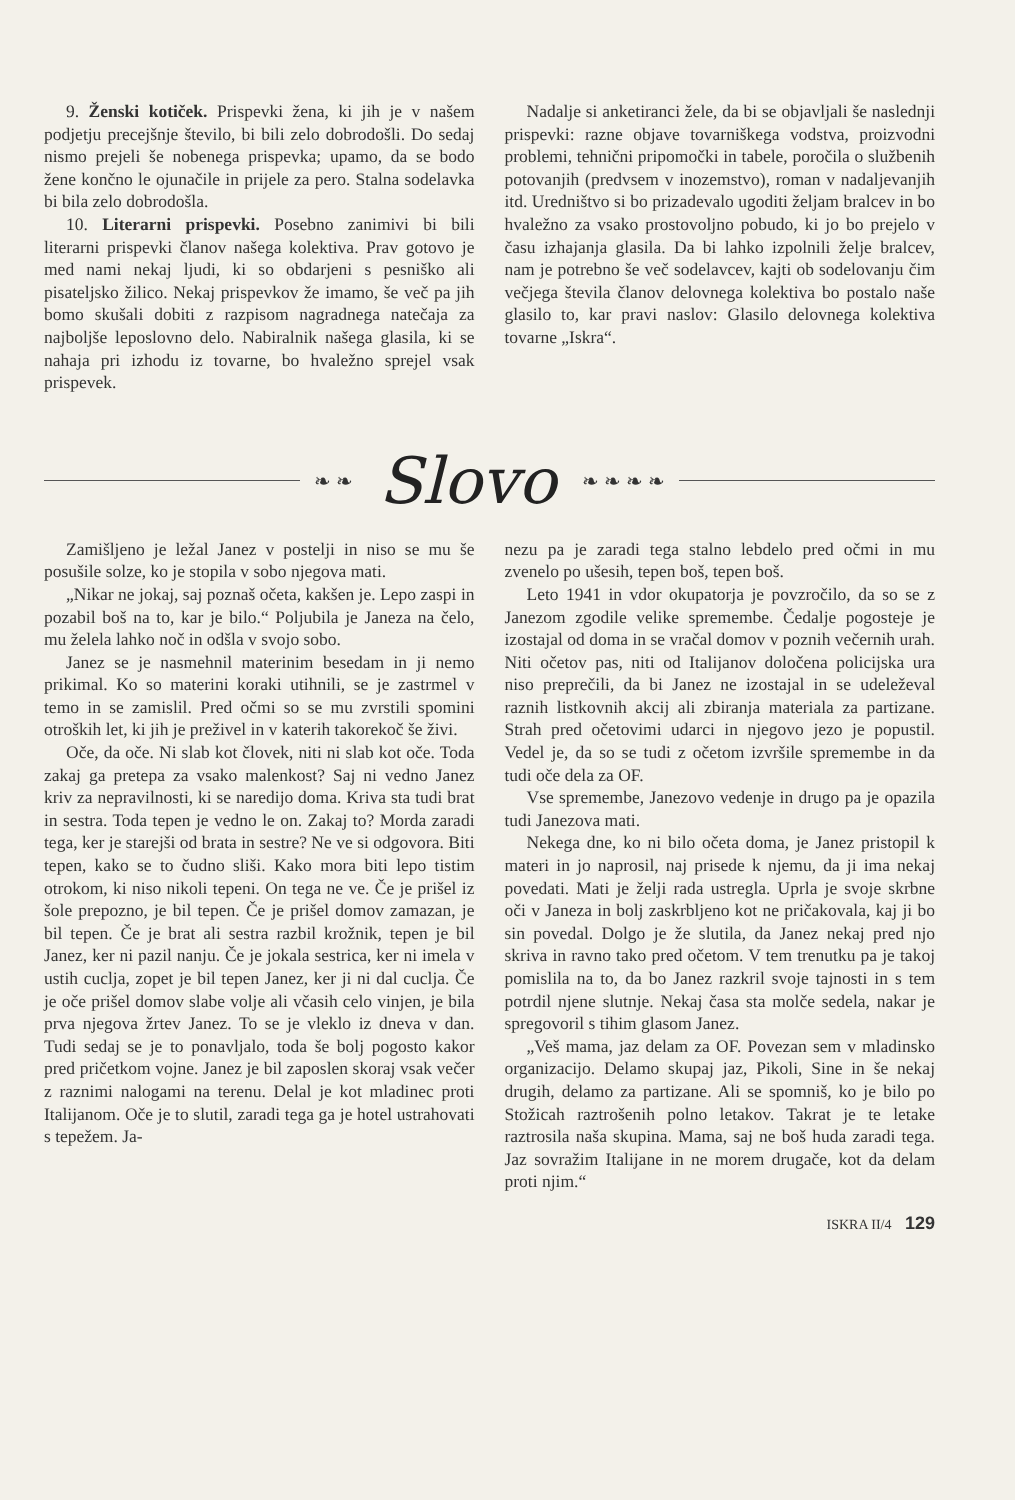9. Ženski kotiček. Prispevki žena, ki jih je v našem podjetju precejšnje število, bi bili zelo dobrodošli. Do sedaj nismo prejeli še nobenega prispevka; upamo, da se bodo žene končno le ojunačile in prijele za pero. Stalna sodelavka bi bila zelo dobrodošla.
10. Literarni prispevki. Posebno zanimivi bi bili literarni prispevki članov našega kolektiva. Prav gotovo je med nami nekaj ljudi, ki so obdarjeni s pesniško ali pisateljsko žilico. Nekaj prispevkov že imamo, še več pa jih bomo skušali dobiti z razpisom nagradnega natečaja za najboljše leposlovno delo. Nabiralnik našega glasila, ki se nahaja pri izhodu iz tovarne, bo hvaležno sprejel vsak prispevek.
Nadalje si anketiranci žele, da bi se objavljali še naslednji prispevki: razne objave tovarniškega vodstva, proizvodni problemi, tehnični pripomočki in tabele, poročila o službenih potovanjih (predvsem v inozemstvo), roman v nadaljevanjih itd. Uredništvo si bo prizadevalo ugoditi željam bralcev in bo hvaležno za vsako prostovoljno pobudo, ki jo bo prejelo v času izhajanja glasila. Da bi lahko izpolnili želje bralcev, nam je potrebno še več sodelavcev, kajti ob sodelovanju čim večjega števila članov delovnega kolektiva bo postalo naše glasilo to, kar pravi naslov: Glasilo delovnega kolektiva tovarne „Iskra“.
❧ ❧
Slovo
❧ ❧ ❧ ❧
Zamišljeno je ležal Janez v postelji in niso se mu še posušile solze, ko je stopila v sobo njegova mati.
„Nikar ne jokaj, saj poznaš očeta, kakšen je. Lepo zaspi in pozabil boš na to, kar je bilo.“ Poljubila je Janeza na čelo, mu želela lahko noč in odšla v svojo sobo.
Janez se je nasmehnil materinim besedam in ji nemo prikimal. Ko so materini koraki utihnili, se je zastrmel v temo in se zamislil. Pred očmi so se mu zvrstili spomini otroških let, ki jih je preživel in v katerih takorekoč še živi.
Oče, da oče. Ni slab kot človek, niti ni slab kot oče. Toda zakaj ga pretepa za vsako malenkost? Saj ni vedno Janez kriv za nepravilnosti, ki se naredijo doma. Kriva sta tudi brat in sestra. Toda tepen je vedno le on. Zakaj to? Morda zaradi tega, ker je starejši od brata in sestre? Ne ve si odgovora. Biti tepen, kako se to čudno sliši. Kako mora biti lepo tistim otrokom, ki niso nikoli tepeni. On tega ne ve. Če je prišel iz šole prepozno, je bil tepen. Če je prišel domov zamazan, je bil tepen. Če je brat ali sestra razbil krožnik, tepen je bil Janez, ker ni pazil nanju. Če je jokala sestrica, ker ni imela v ustih cuclja, zopet je bil tepen Janez, ker ji ni dal cuclja. Če je oče prišel domov slabe volje ali včasih celo vinjen, je bila prva njegova žrtev Janez. To se je vleklo iz dneva v dan. Tudi sedaj se je to ponavljalo, toda še bolj pogosto kakor pred pričetkom vojne. Janez je bil zaposlen skoraj vsak večer z raznimi nalogami na terenu. Delal je kot mladinec proti Italijanom. Oče je to slutil, zaradi tega ga je hotel ustrahovati s tepežem. Ja-
nezu pa je zaradi tega stalno lebdelo pred očmi in mu zvenelo po ušesih, tepen boš, tepen boš.
Leto 1941 in vdor okupatorja je povzročilo, da so se z Janezom zgodile velike spremembe. Čedalje pogosteje je izostajal od doma in se vračal domov v poznih večernih urah. Niti očetov pas, niti od Italijanov določena policijska ura niso preprečili, da bi Janez ne izostajal in se udeleževal raznih listkovnih akcij ali zbiranja materiala za partizane. Strah pred očetovimi udarci in njegovo jezo je popustil. Vedel je, da so se tudi z očetom izvršile spremembe in da tudi oče dela za OF.
Vse spremembe, Janezovo vedenje in drugo pa je opazila tudi Janezova mati.
Nekega dne, ko ni bilo očeta doma, je Janez pristopil k materi in jo naprosil, naj prisede k njemu, da ji ima nekaj povedati. Mati je želji rada ustregla. Uprla je svoje skrbne oči v Janeza in bolj zaskrbljeno kot ne pričakovala, kaj ji bo sin povedal. Dolgo je že slutila, da Janez nekaj pred njo skriva in ravno tako pred očetom. V tem trenutku pa je takoj pomislila na to, da bo Janez razkril svoje tajnosti in s tem potrdil njene slutnje. Nekaj časa sta molče sedela, nakar je spregovoril s tihim glasom Janez.
„Veš mama, jaz delam za OF. Povezan sem v mladinsko organizacijo. Delamo skupaj jaz, Pikoli, Sine in še nekaj drugih, delamo za partizane. Ali se spomniš, ko je bilo po Stožicah raztrošenih polno letakov. Takrat je te letake raztrosila naša skupina. Mama, saj ne boš huda zaradi tega. Jaz sovražim Italijane in ne morem drugače, kot da delam proti njim.“
ISKRA II/4 129